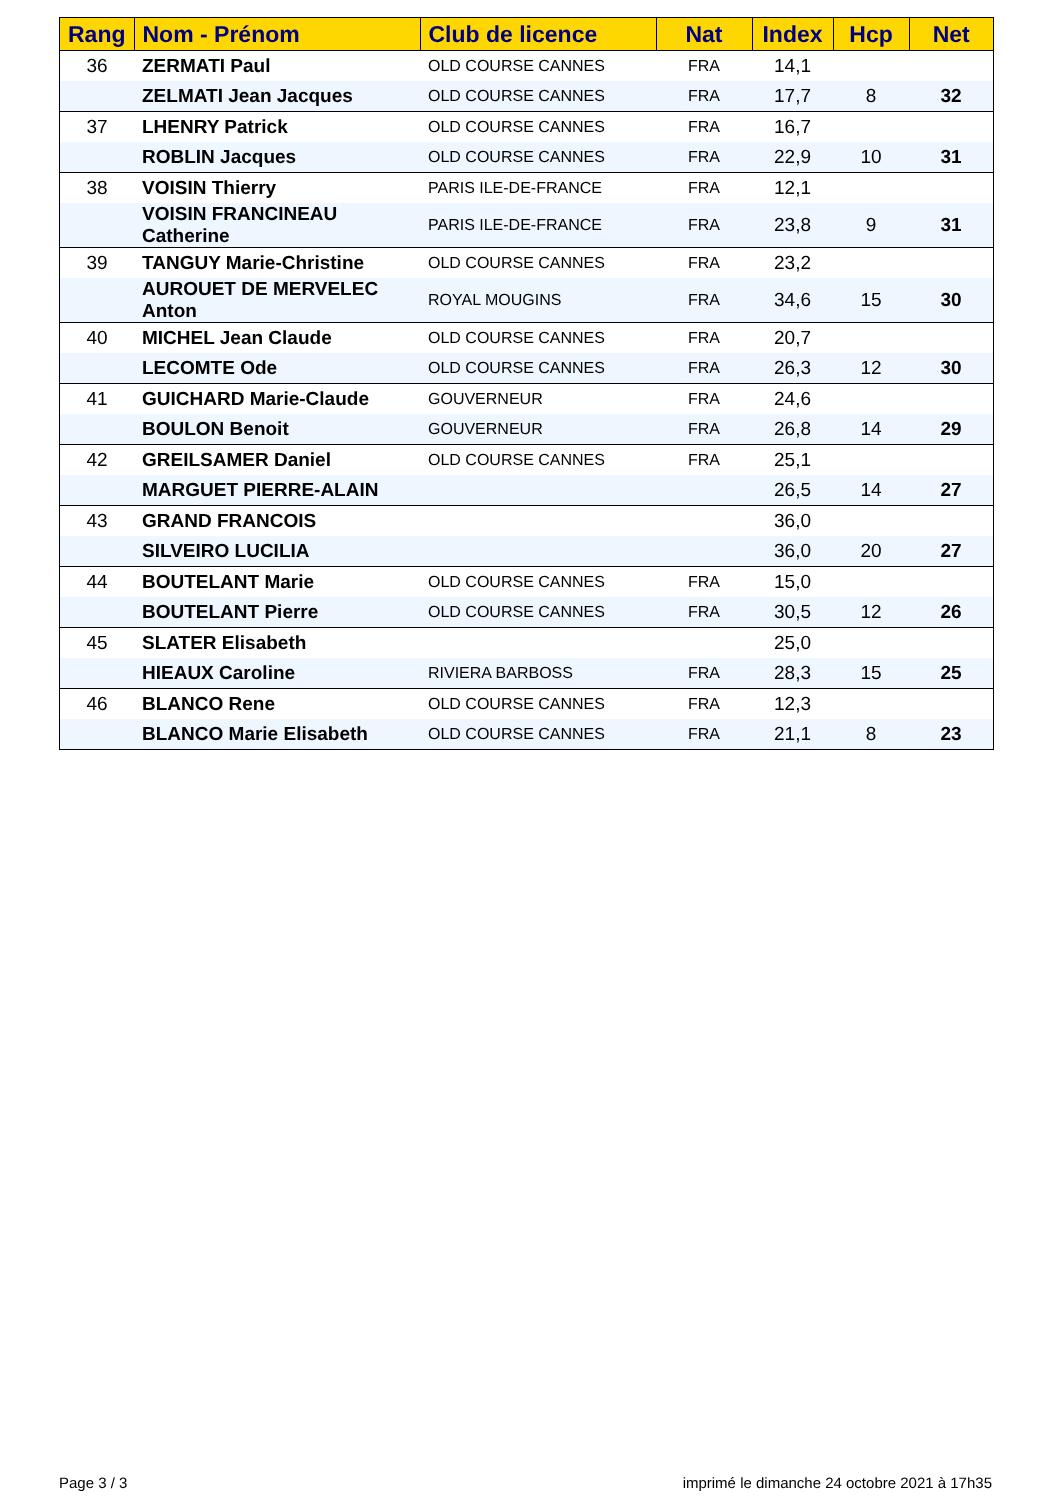| Rang | Nom - Prénom | Club de licence | Nat | Index | Hcp | Net |
| --- | --- | --- | --- | --- | --- | --- |
| 36 | ZERMATI Paul | OLD COURSE CANNES | FRA | 14,1 | | |
| | ZELMATI Jean Jacques | OLD COURSE CANNES | FRA | 17,7 | 8 | 32 |
| 37 | LHENRY Patrick | OLD COURSE CANNES | FRA | 16,7 | | |
| | ROBLIN Jacques | OLD COURSE CANNES | FRA | 22,9 | 10 | 31 |
| 38 | VOISIN Thierry | PARIS ILE-DE-FRANCE | FRA | 12,1 | | |
| | VOISIN FRANCINEAU Catherine | PARIS ILE-DE-FRANCE | FRA | 23,8 | 9 | 31 |
| 39 | TANGUY Marie-Christine | OLD COURSE CANNES | FRA | 23,2 | | |
| | AUROUET DE MERVELEC Anton | ROYAL MOUGINS | FRA | 34,6 | 15 | 30 |
| 40 | MICHEL Jean Claude | OLD COURSE CANNES | FRA | 20,7 | | |
| | LECOMTE Ode | OLD COURSE CANNES | FRA | 26,3 | 12 | 30 |
| 41 | GUICHARD Marie-Claude | GOUVERNEUR | FRA | 24,6 | | |
| | BOULON Benoit | GOUVERNEUR | FRA | 26,8 | 14 | 29 |
| 42 | GREILSAMER Daniel | OLD COURSE CANNES | FRA | 25,1 | | |
| | MARGUET PIERRE-ALAIN | | | 26,5 | 14 | 27 |
| 43 | GRAND FRANCOIS | | | 36,0 | | |
| | SILVEIRO LUCILIA | | | 36,0 | 20 | 27 |
| 44 | BOUTELANT Marie | OLD COURSE CANNES | FRA | 15,0 | | |
| | BOUTELANT Pierre | OLD COURSE CANNES | FRA | 30,5 | 12 | 26 |
| 45 | SLATER Elisabeth | | | 25,0 | | |
| | HIEAUX Caroline | RIVIERA BARBOSS | FRA | 28,3 | 15 | 25 |
| 46 | BLANCO Rene | OLD COURSE CANNES | FRA | 12,3 | | |
| | BLANCO Marie Elisabeth | OLD COURSE CANNES | FRA | 21,1 | 8 | 23 |
Page 3 / 3
imprimé le dimanche 24 octobre 2021 à 17h35